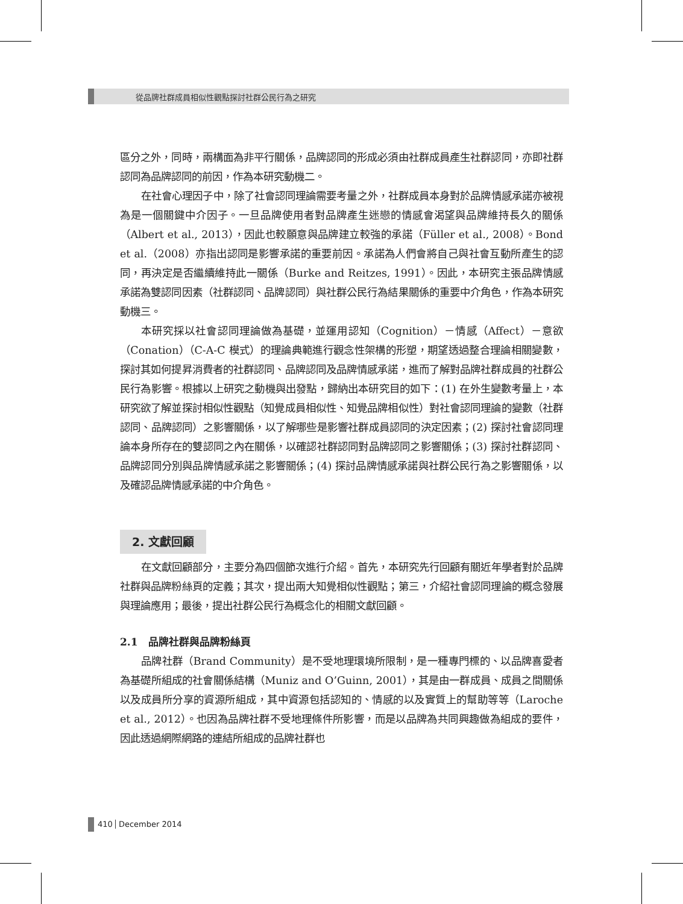從品牌社群成員相似性觀點探討社群公民行為之研究
區分之外，同時，兩構面為非平行關係，品牌認同的形成必須由社群成員產生社群認同，亦即社群認同為品牌認同的前因，作為本研究動機二。
在社會心理因子中，除了社會認同理論需要考量之外，社群成員本身對於品牌情感承諾亦被視為是一個關鍵中介因子。一旦品牌使用者對品牌產生迷戀的情感會渴望與品牌維持長久的關係（Albert et al., 2013），因此也較願意與品牌建立較強的承諾（Füller et al., 2008）。Bond et al.（2008）亦指出認同是影響承諾的重要前因。承諾為人們會將自己與社會互動所產生的認同，再決定是否繼續維持此一關係（Burke and Reitzes, 1991）。因此，本研究主張品牌情感承諾為雙認同因素（社群認同、品牌認同）與社群公民行為結果關係的重要中介角色，作為本研究動機三。
本研究採以社會認同理論做為基礎，並運用認知（Cognition）－情感（Affect）－意欲（Conation）（C-A-C 模式）的理論典範進行觀念性架構的形塑，期望透過整合理論相關變數，探討其如何提昇消費者的社群認同、品牌認同及品牌情感承諾，進而了解對品牌社群成員的社群公民行為影響。根據以上研究之動機與出發點，歸納出本研究目的如下：(1) 在外生變數考量上，本研究欲了解並探討相似性觀點（知覺成員相似性、知覺品牌相似性）對社會認同理論的變數（社群認同、品牌認同）之影響關係，以了解哪些是影響社群成員認同的決定因素；(2) 探討社會認同理論本身所存在的雙認同之內在關係，以確認社群認同對品牌認同之影響關係；(3) 探討社群認同、品牌認同分別與品牌情感承諾之影響關係；(4) 探討品牌情感承諾與社群公民行為之影響關係，以及確認品牌情感承諾的中介角色。
2. 文獻回顧
在文獻回顧部分，主要分為四個節次進行介紹。首先，本研究先行回顧有關近年學者對於品牌社群與品牌粉絲頁的定義；其次，提出兩大知覺相似性觀點；第三，介紹社會認同理論的概念發展與理論應用；最後，提出社群公民行為概念化的相關文獻回顧。
2.1　品牌社群與品牌粉絲頁
品牌社群（Brand Community）是不受地理環境所限制，是一種專門標的、以品牌喜愛者為基礎所組成的社會關係結構（Muniz and O’Guinn, 2001），其是由一群成員、成員之間關係以及成員所分享的資源所組成，其中資源包括認知的、情感的以及實質上的幫助等等（Laroche et al., 2012）。也因為品牌社群不受地理條件所影響，而是以品牌為共同興趣做為組成的要件，因此透過網際網路的連結所組成的品牌社群也
410 December 2014